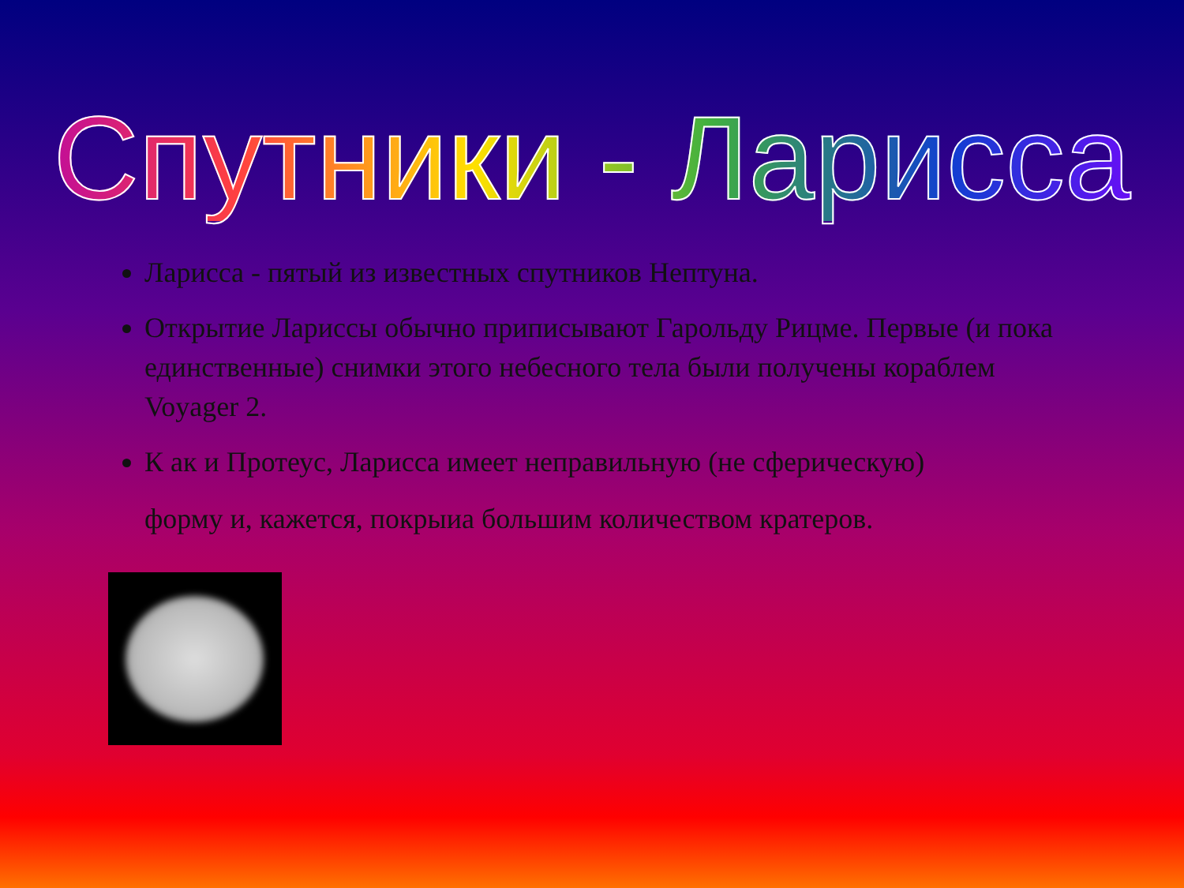Спутники - Ларисса
Ларисса - пятый из известных спутников Нептуна.
Открытие Лариссы обычно приписывают Гарольду Рицме. Первые (и пока единственные) снимки этого небесного тела были получены кораблем Voyager 2.
К ак и Протеус, Ларисса имеет неправильную (не сферическую)
форму и, кажется, покрыиа большим количеством кратеров.